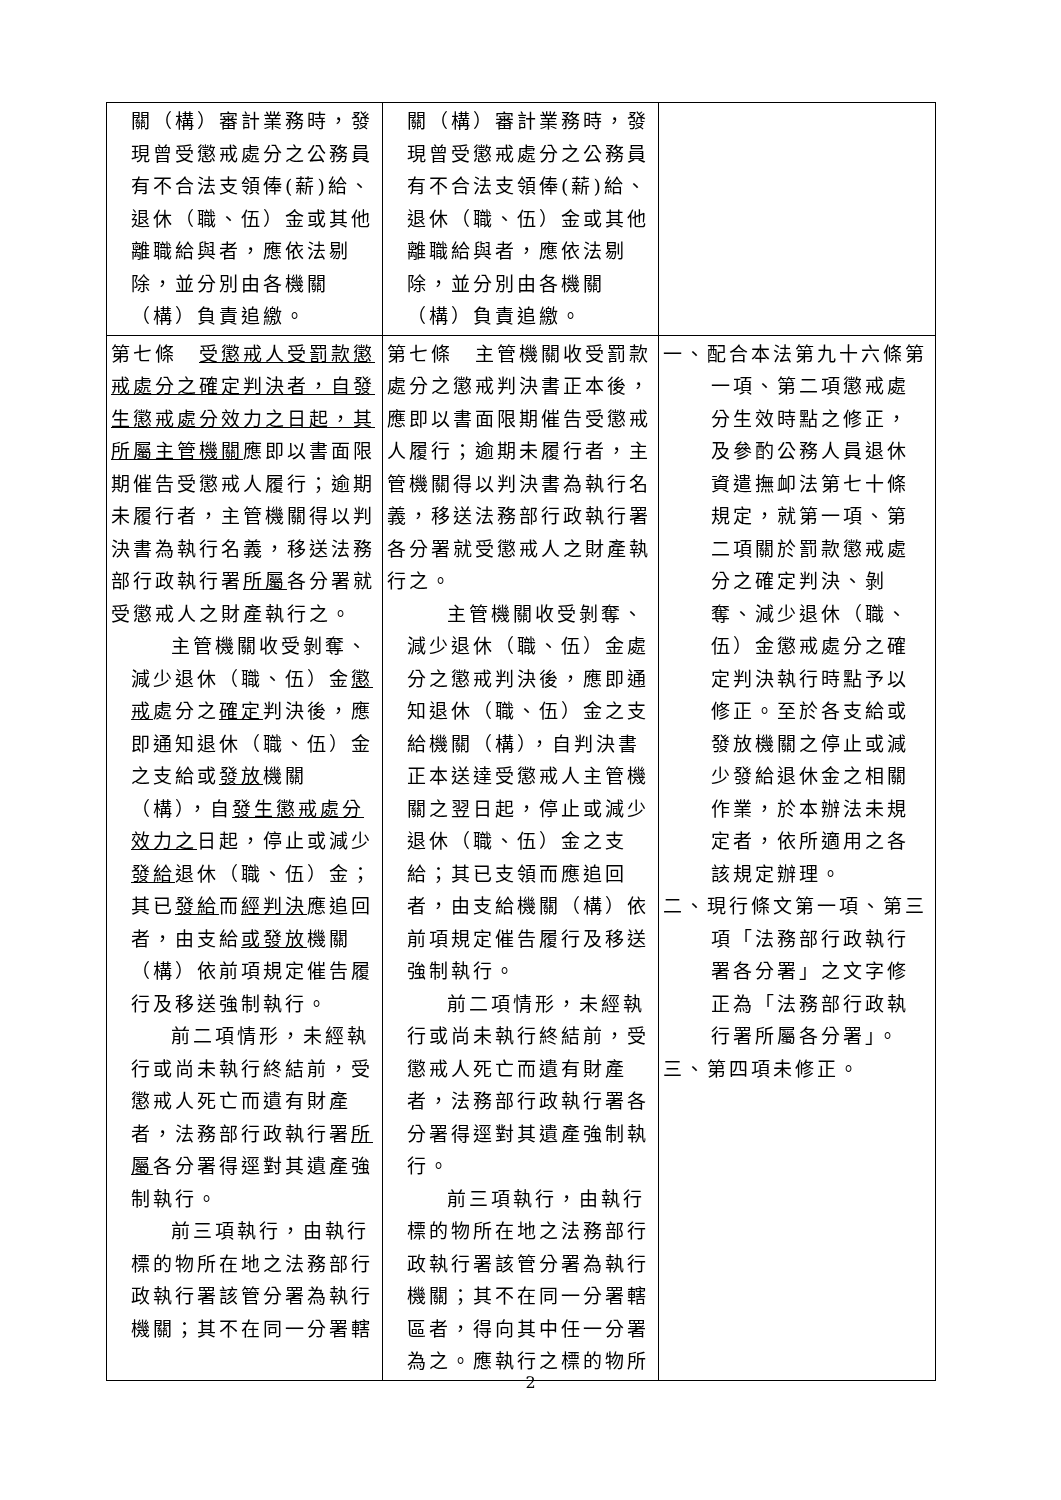| 關（構）審計業務時，發現曾受懲戒處分之公務員有不合法支領俸(薪)給、退休（職、伍）金或其他離職給與者，應依法剔除，並分別由各機關（構）負責追繳。 | 關（構）審計業務時，發現曾受懲戒處分之公務員有不合法支領俸(薪)給、退休（職、伍）金或其他離職給與者，應依法剔除，並分別由各機關（構）負責追繳。 | |
| 第七條 受懲戒人受罰款懲戒處分之確定判決者，自發生懲戒處分效力之日起，其所屬主管機關 應即以書面限期催告受懲戒人履行；逾期未履行者，主管機關得以判決書為執行名義，移送法務部行政執行署 所屬 各分署就受懲戒人之財產執行之。 主管機關收受剝奪、減少退休（職、伍）金 懲戒 處分之 確定 判決後，應即通知退休（職、伍）金之支給或 發放 機關（構），自 發生懲戒處分效力之 日起，停止或減少 發給 退休（職、伍）金；其已 發給 而 經判決 應追回者，由支給 或發放 機關（構）依前項規定催告履行及移送強制執行。 前二項情形，未經執行或尚未執行終結前，受懲戒人死亡而遺有財產者，法務部行政執行署 所屬 各分署得逕對其遺產強制執行。 前三項執行，由執行標的物所在地之法務部行政執行署該管分署為執行機關；其不在同一分署轄 | 第七條 主管機關收受罰款處分之懲戒判決書正本後，應即以書面限期催告受懲戒人履行；逾期未履行者，主管機關得以判決書為執行名義，移送法務部行政執行署各分署就受懲戒人之財產執行之。 主管機關收受剝奪、減少退休（職、伍）金處分之懲戒判決後，應即通知退休（職、伍）金之支給機關（構），自判決書正本送達受懲戒人主管機關之翌日起，停止或減少退休（職、伍）金之支給；其已支領而應追回者，由支給機關（構）依前項規定催告履行及移送強制執行。 前二項情形，未經執行或尚未執行終結前，受懲戒人死亡而遺有財產者，法務部行政執行署各分署得逕對其遺產強制執行。 前三項執行，由執行標的物所在地之法務部行政執行署該管分署為執行機關；其不在同一分署轄區者，得向其中任一分署為之。應執行之標的物所 | 一、配合本法第九十六條第一項、第二項懲戒處分生效時點之修正，及參酌公務人員退休資遣撫卹法第七十條規定，就第一項、第二項關於罰款懲戒處分之確定判決、剝奪、減少退休（職、伍）金懲戒處分之確定判決執行時點予以修正。至於各支給或發放機關之停止或減少發給退休金之相關作業，於本辦法未規定者，依所適用之各該規定辦理。 二、現行條文第一項、第三項「法務部行政執行署各分署」之文字修正為「法務部行政執行署所屬各分署」。 三、第四項未修正。 |
2